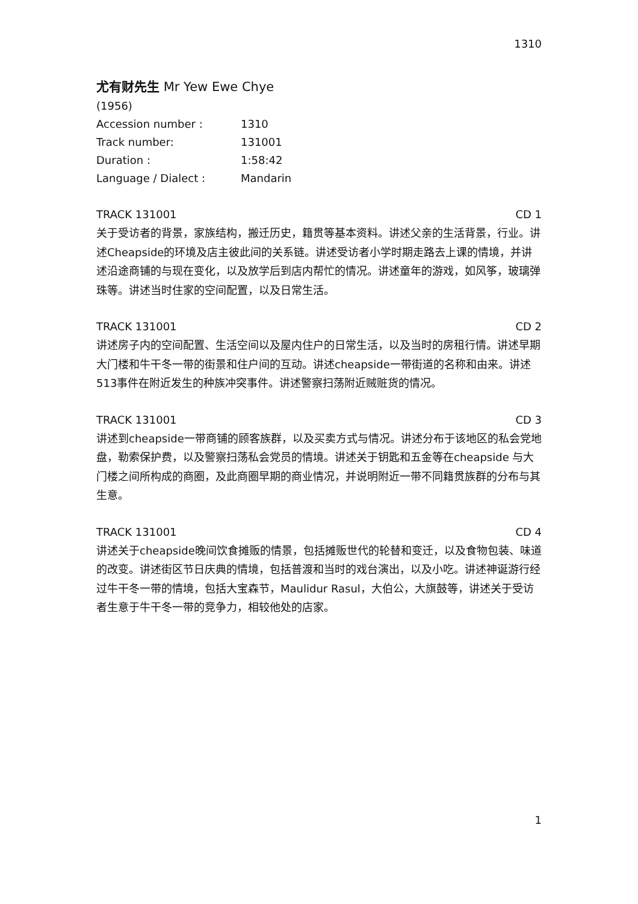1310
尤有财先生 Mr Yew Ewe Chye
(1956)
Accession number : 1310
Track number: 131001
Duration : 1:58:42
Language / Dialect : Mandarin
TRACK 131001 CD 1
关于受访者的背景，家族结构，搬迁历史，籍贯等基本资料。讲述父亲的生活背景，行业。讲述Cheapside的环境及店主彼此间的关系链。讲述受访者小学时期走路去上课的情境，并讲述沿途商铺的与现在变化，以及放学后到店内帮忙的情况。讲述童年的游戏，如风筝，玻璃弹珠等。讲述当时住家的空间配置，以及日常生活。
TRACK 131001 CD 2
讲述房子内的空间配置、生活空间以及屋内住户的日常生活，以及当时的房租行情。讲述早期大门楼和牛干冬一带的街景和住户间的互动。讲述cheapside一带街道的名称和由来。讲述513事件在附近发生的种族冲突事件。讲述警察扫荡附近贼赃货的情况。
TRACK 131001 CD 3
讲述到cheapside一带商铺的顾客族群，以及买卖方式与情况。讲述分布于该地区的私会党地盘，勒索保护费，以及警察扫荡私会党员的情境。讲述关于钥匙和五金等在cheapside 与大门楼之间所构成的商圈，及此商圈早期的商业情况，并说明附近一带不同籍贯族群的分布与其生意。
TRACK 131001 CD 4
讲述关于cheapside晚间饮食摊贩的情景，包括摊贩世代的轮替和变迁，以及食物包装、味道的改变。讲述街区节日庆典的情境，包括普渡和当时的戏台演出，以及小吃。讲述神诞游行经过牛干冬一带的情境，包括大宝森节，Maulidur Rasul，大伯公，大旗鼓等，讲述关于受访者生意于牛干冬一带的竞争力，相较他处的店家。
1